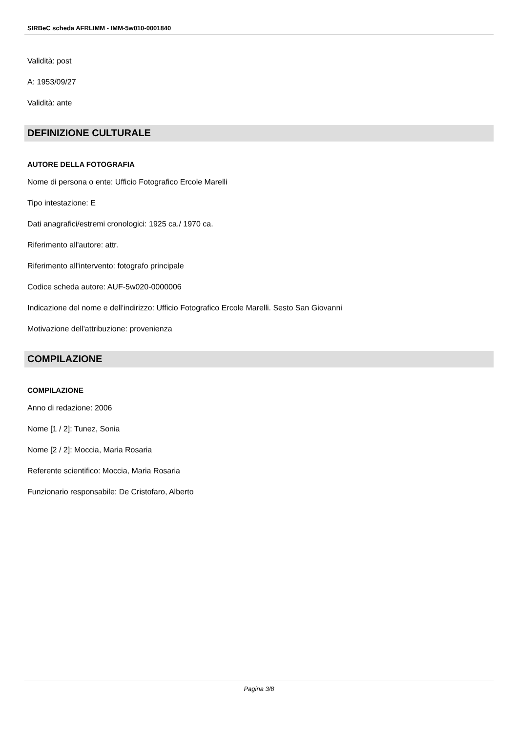SIRBeC scheda AFRLIMM - IMM-5w010-0001840
Validità: post
A: 1953/09/27
Validità: ante
DEFINIZIONE CULTURALE
AUTORE DELLA FOTOGRAFIA
Nome di persona o ente: Ufficio Fotografico Ercole Marelli
Tipo intestazione: E
Dati anagrafici/estremi cronologici: 1925 ca./ 1970 ca.
Riferimento all'autore: attr.
Riferimento all'intervento: fotografo principale
Codice scheda autore: AUF-5w020-0000006
Indicazione del nome e dell'indirizzo: Ufficio Fotografico Ercole Marelli. Sesto San Giovanni
Motivazione dell'attribuzione: provenienza
COMPILAZIONE
COMPILAZIONE
Anno di redazione: 2006
Nome [1 / 2]: Tunez, Sonia
Nome [2 / 2]: Moccia, Maria Rosaria
Referente scientifico: Moccia, Maria Rosaria
Funzionario responsabile: De Cristofaro, Alberto
Pagina 3/8